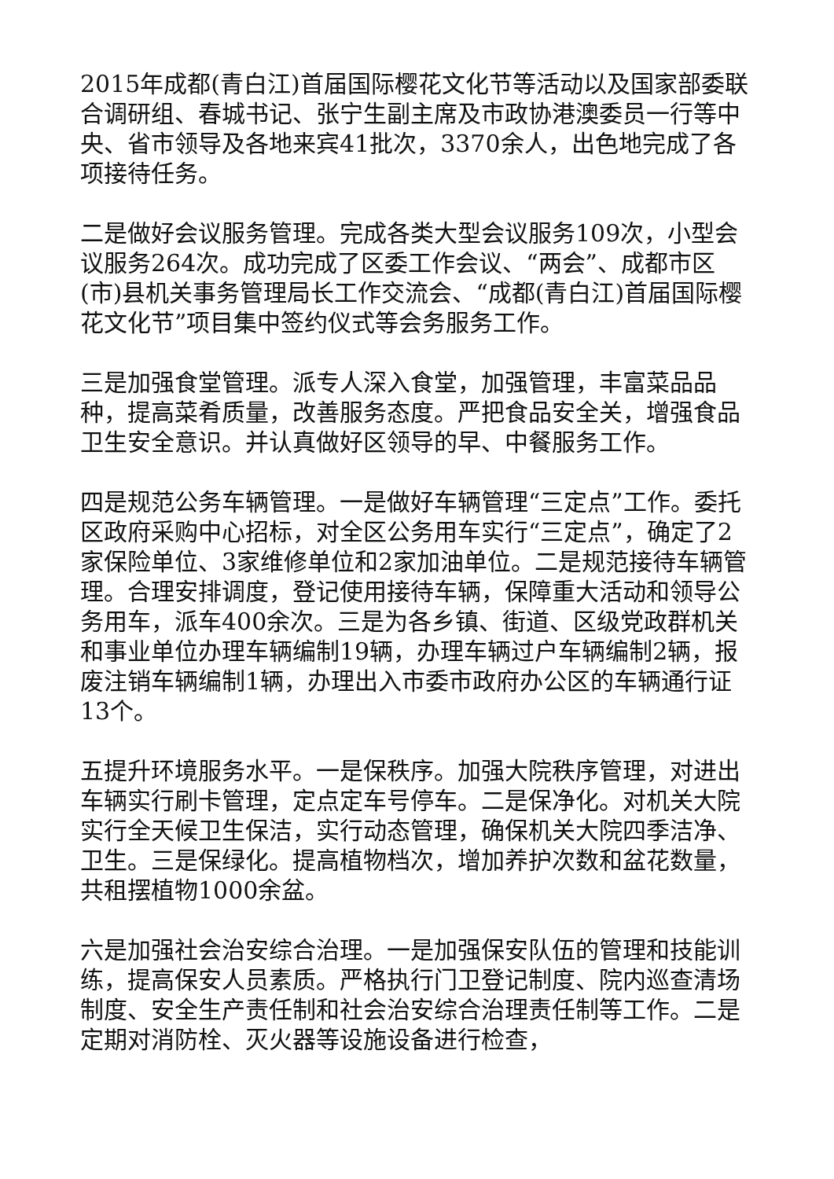2015年成都(青白江)首届国际樱花文化节等活动以及国家部委联合调研组、春城书记、张宁生副主席及市政协港澳委员一行等中央、省市领导及各地来宾41批次，3370余人，出色地完成了各项接待任务。
二是做好会议服务管理。完成各类大型会议服务109次，小型会议服务264次。成功完成了区委工作会议、“两会”、成都市区(市)县机关事务管理局长工作交流会、“成都(青白江)首届国际樱花文化节”项目集中签约仪式等会务服务工作。
三是加强食堂管理。派专人深入食堂，加强管理，丰富菜品品种，提高菜肴质量，改善服务态度。严把食品安全关，增强食品卫生安全意识。并认真做好区领导的早、中餐服务工作。
四是规范公务车辆管理。一是做好车辆管理“三定点”工作。委托区政府采购中心招标，对全区公务用车实行“三定点”，确定了2家保险单位、3家维修单位和2家加油单位。二是规范接待车辆管理。合理安排调度，登记使用接待车辆，保障重大活动和领导公务用车，派车400余次。三是为各乡镇、街道、区级党政群机关和事业单位办理车辆编制19辆，办理车辆过户车辆编制2辆，报废注销车辆编制1辆，办理出入市委市政府办公区的车辆通行证13个。
五提升环境服务水平。一是保秩序。加强大院秩序管理，对进出车辆实行刷卡管理，定点定车号停车。二是保净化。对机关大院实行全天候卫生保洁，实行动态管理，确保机关大院四季洁净、卫生。三是保绿化。提高植物档次，增加养护次数和盆花数量，共租摆植物1000余盆。
六是加强社会治安综合治理。一是加强保安队伍的管理和技能训练，提高保安人员素质。严格执行门卫登记制度、院内巡查清场制度、安全生产责任制和社会治安综合治理责任制等工作。二是定期对消防栓、灭火器等设施设备进行检查，